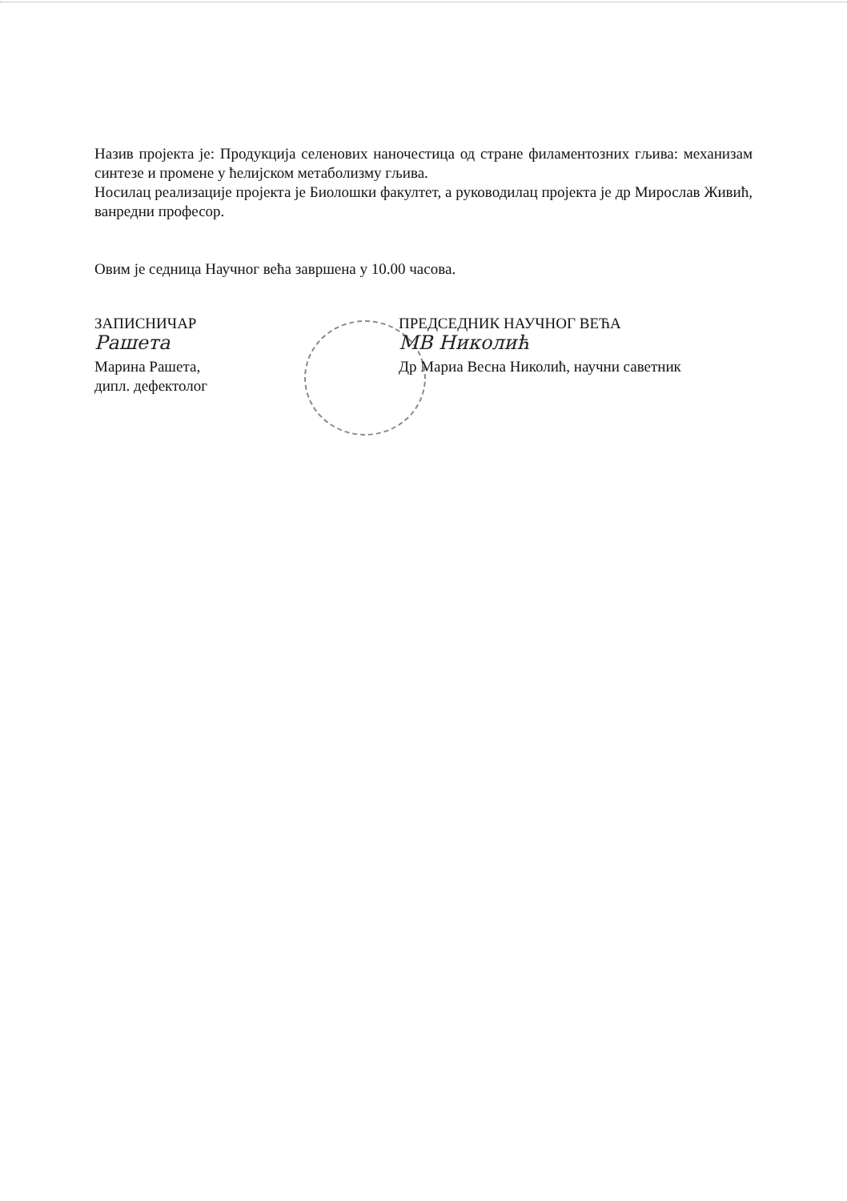Назив пројекта је: Продукција селенових наночестица од стране филаментозних гљива: механизам синтезе и промене у ћелијском метаболизму гљива.
Носилац реализације пројекта је Биолошки факултет, а руководилац пројекта је др Мирослав Живић, ванредни професор.
Овим је седница Научног већа завршена у 10.00 часова.
ЗАПИСНИЧАР
Рашета
Марина Рашета,
дипл. дефектолог
ПРЕДСЕДНИК НАУЧНОГ ВЕЋА
МВ Николић
Др Мариа Весна Николић, научни саветник